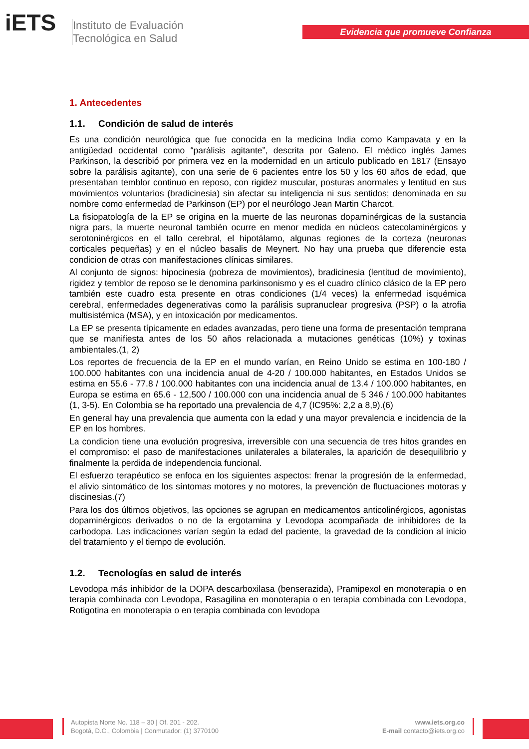iETS
Instituto de Evaluación
Tecnológica en Salud
Evidencia que promueve Confianza
1. Antecedentes
1.1. Condición de salud de interés
Es una condición neurológica que fue conocida en la medicina India como Kampavata y en la antigüedad occidental como “parálisis agitante”, descrita por Galeno. El médico inglés James Parkinson, la describió por primera vez en la modernidad en un articulo publicado en 1817 (Ensayo sobre la parálisis agitante), con una serie de 6 pacientes entre los 50 y los 60 años de edad, que presentaban temblor continuo en reposo, con rigidez muscular, posturas anormales y lentitud en sus movimientos voluntarios (bradicinesia) sin afectar su inteligencia ni sus sentidos; denominada en su nombre como enfermedad de Parkinson (EP) por el neurólogo Jean Martin Charcot.
La fisiopatología de la EP se origina en la muerte de las neuronas dopaminérgicas de la sustancia nigra pars, la muerte neuronal también ocurre en menor medida en núcleos catecolaminérgicos y serotoninérgicos en el tallo cerebral, el hipotálamo, algunas regiones de la corteza (neuronas corticales pequeñas) y en el núcleo basalis de Meynert. No hay una prueba que diferencie esta condicion de otras con manifestaciones clínicas similares.
Al conjunto de signos: hipocinesia (pobreza de movimientos), bradicinesia (lentitud de movimiento), rigidez y temblor de reposo se le denomina parkinsonismo y es el cuadro clínico clásico de la EP pero también este cuadro esta presente en otras condiciones (1/4 veces) la enfermedad isquémica cerebral, enfermedades degenerativas como la parálisis supranuclear progresiva (PSP) o la atrofia multisistémica (MSA), y en intoxicación por medicamentos.
La EP se presenta típicamente en edades avanzadas, pero tiene una forma de presentación temprana que se manifiesta antes de los 50 años relacionada a mutaciones genéticas (10%) y toxinas ambientales.(1, 2)
Los reportes de frecuencia de la EP en el mundo varían, en Reino Unido se estima en 100-180 / 100.000 habitantes con una incidencia anual de 4-20 / 100.000 habitantes, en Estados Unidos se estima en 55.6 - 77.8 / 100.000 habitantes con una incidencia anual de 13.4 / 100.000 habitantes, en Europa se estima en 65.6 - 12,500 / 100.000 con una incidencia anual de 5 346 / 100.000 habitantes (1, 3-5). En Colombia se ha reportado una prevalencia de 4,7 (IC95%: 2,2 a 8,9).(6)
En general hay una prevalencia que aumenta con la edad y una mayor prevalencia e incidencia de la EP en los hombres.
La condicion tiene una evolución progresiva, irreversible con una secuencia de tres hitos grandes en el compromiso: el paso de manifestaciones unilaterales a bilaterales, la aparición de desequilibrio y finalmente la perdida de independencia funcional.
El esfuerzo terapéutico se enfoca en los siguientes aspectos: frenar la progresión de la enfermedad, el alivio sintomático de los síntomas motores y no motores, la prevención de fluctuaciones motoras y discinesias.(7)
Para los dos últimos objetivos, las opciones se agrupan en medicamentos anticolinérgicos, agonistas dopaminérgicos derivados o no de la ergotamina y Levodopa acompañada de inhibidores de la carbodopa. Las indicaciones varían según la edad del paciente, la gravedad de la condicion al inicio del tratamiento y el tiempo de evolución.
1.2. Tecnologías en salud de interés
Levodopa más inhibidor de la DOPA descarboxilasa (benserazida), Pramipexol en monoterapia o en terapia combinada con Levodopa, Rasagilina en monoterapia o en terapia combinada con Levodopa, Rotigotina en monoterapia o en terapia combinada con levodopa
Autopista Norte No. 118 – 30 | Of. 201 - 202.
Bogotá, D.C., Colombia | Conmutador: (1) 3770100
www.iets.org.co
E-mail contacto@iets.org.co